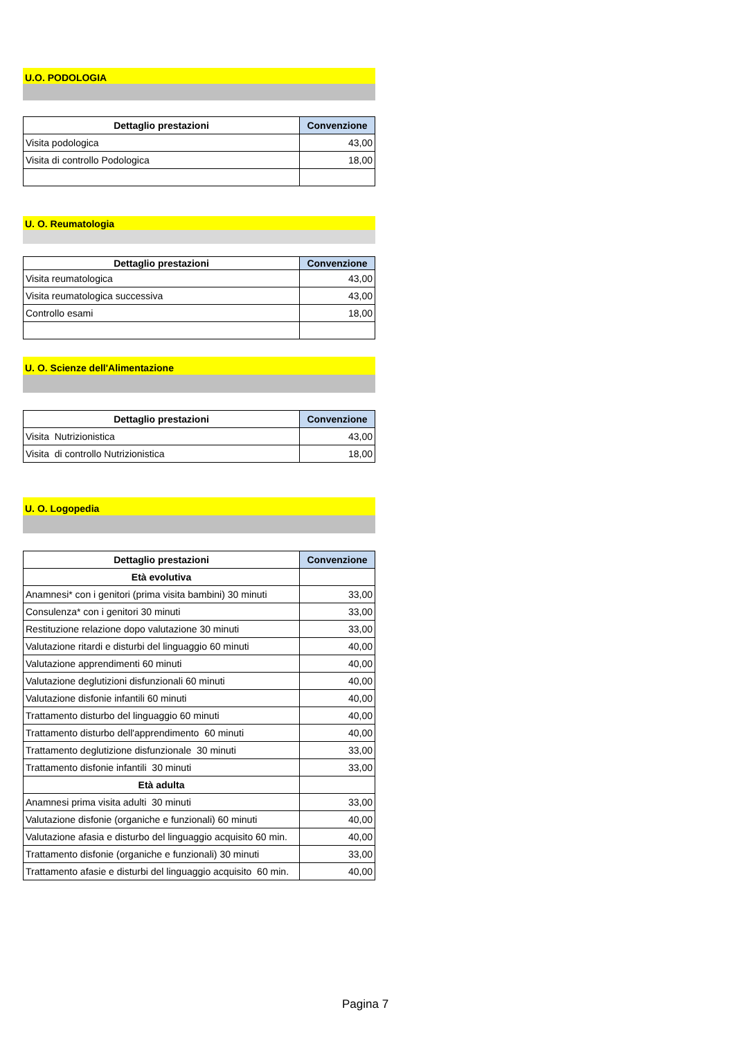U.O. PODOLOGIA
| Dettaglio prestazioni | Convenzione |
| --- | --- |
| Visita podologica | 43,00 |
| Visita di controllo Podologica | 18,00 |
U. O. Reumatologia
| Dettaglio prestazioni | Convenzione |
| --- | --- |
| Visita reumatologica | 43,00 |
| Visita reumatologica successiva | 43,00 |
| Controllo esami | 18,00 |
U. O. Scienze dell'Alimentazione
| Dettaglio prestazioni | Convenzione |
| --- | --- |
| Visita Nutrizionistica | 43,00 |
| Visita di controllo Nutrizionistica | 18,00 |
U. O. Logopedia
| Dettaglio prestazioni | Convenzione |
| --- | --- |
| Età evolutiva | |
| Anamnesi* con i genitori (prima visita bambini) 30 minuti | 33,00 |
| Consulenza* con i genitori 30 minuti | 33,00 |
| Restituzione relazione dopo valutazione 30 minuti | 33,00 |
| Valutazione ritardi e disturbi del linguaggio 60 minuti | 40,00 |
| Valutazione apprendimenti 60 minuti | 40,00 |
| Valutazione deglutizioni disfunzionali 60 minuti | 40,00 |
| Valutazione disfonie infantili 60 minuti | 40,00 |
| Trattamento disturbo del linguaggio 60 minuti | 40,00 |
| Trattamento disturbo dell'apprendimento 60 minuti | 40,00 |
| Trattamento deglutizione disfunzionale 30 minuti | 33,00 |
| Trattamento disfonie infantili 30 minuti | 33,00 |
| Età adulta | |
| Anamnesi prima visita adulti 30 minuti | 33,00 |
| Valutazione disfonie (organiche e funzionali) 60 minuti | 40,00 |
| Valutazione afasia e disturbo del linguaggio acquisito 60 min. | 40,00 |
| Trattamento disfonie (organiche e funzionali) 30 minuti | 33,00 |
| Trattamento afasie e disturbi del linguaggio acquisito 60 min. | 40,00 |
Pagina 7